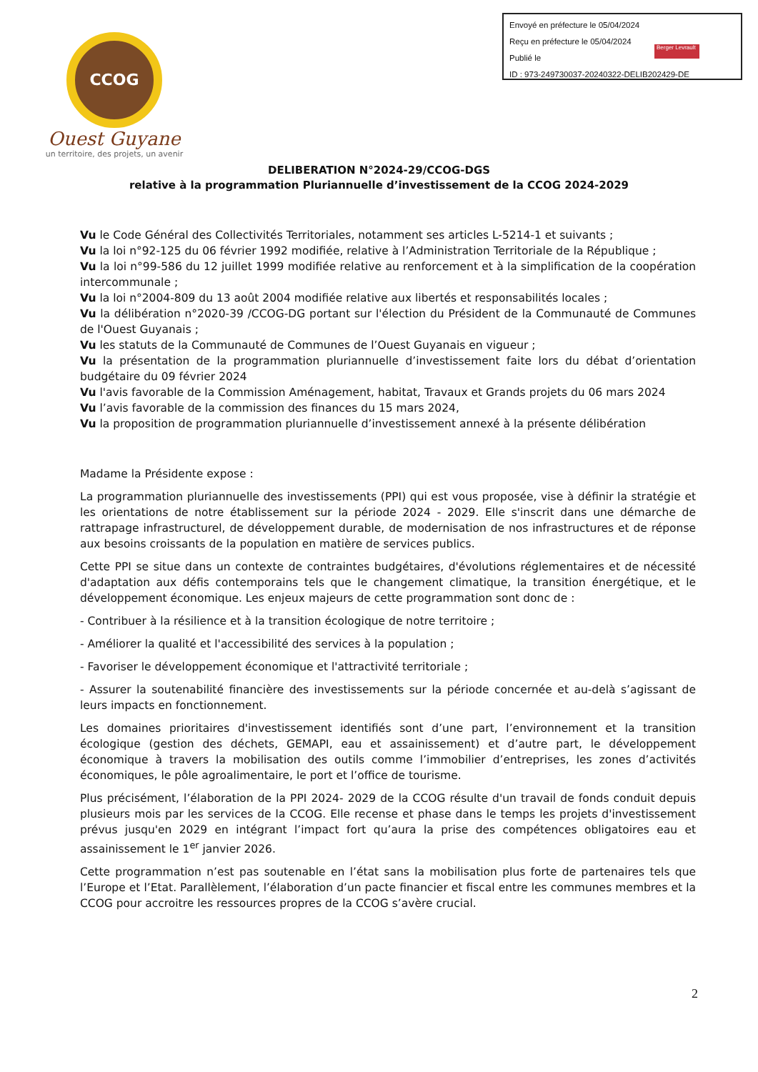CCOG
Ouest Guyane
un territoire, des projets, un avenir
Envoyé en préfecture le 05/04/2024
Reçu en préfecture le 05/04/2024
Publié le
ID : 973-249730037-20240322-DELIB202429-DE
Berger Levrault
DELIBERATION N°2024-29/CCOG-DGS
relative à la programmation Pluriannuelle d’investissement de la CCOG 2024-2029
Vu le Code Général des Collectivités Territoriales, notamment ses articles L-5214-1 et suivants ;
Vu la loi n°92-125 du 06 février 1992 modifiée, relative à l’Administration Territoriale de la République ;
Vu la loi n°99-586 du 12 juillet 1999 modifiée relative au renforcement et à la simplification de la coopération intercommunale ;
Vu la loi n°2004-809 du 13 août 2004 modifiée relative aux libertés et responsabilités locales ;
Vu la délibération n°2020-39 /CCOG-DG portant sur l'élection du Président de la Communauté de Communes de l'Ouest Guyanais ;
Vu les statuts de la Communauté de Communes de l’Ouest Guyanais en vigueur ;
Vu la présentation de la programmation pluriannuelle d’investissement faite lors du débat d’orientation budgétaire du 09 février 2024
Vu l'avis favorable de la Commission Aménagement, habitat, Travaux et Grands projets du 06 mars 2024
Vu l’avis favorable de la commission des finances du 15 mars 2024,
Vu la proposition de programmation pluriannuelle d’investissement annexé à la présente délibération
Madame la Présidente expose :
La programmation pluriannuelle des investissements (PPI) qui est vous proposée, vise à définir la stratégie et les orientations de notre établissement sur la période 2024 - 2029. Elle s'inscrit dans une démarche de rattrapage infrastructurel, de développement durable, de modernisation de nos infrastructures et de réponse aux besoins croissants de la population en matière de services publics.
Cette PPI se situe dans un contexte de contraintes budgétaires, d'évolutions réglementaires et de nécessité d'adaptation aux défis contemporains tels que le changement climatique, la transition énergétique, et le développement économique. Les enjeux majeurs de cette programmation sont donc de :
- Contribuer à la résilience et à la transition écologique de notre territoire ;
- Améliorer la qualité et l'accessibilité des services à la population ;
- Favoriser le développement économique et l'attractivité territoriale ;
- Assurer la soutenabilité financière des investissements sur la période concernée et au-delà s’agissant de leurs impacts en fonctionnement.
Les domaines prioritaires d'investissement identifiés sont d’une part, l’environnement et la transition écologique (gestion des déchets, GEMAPI, eau et assainissement) et d’autre part, le développement économique à travers la mobilisation des outils comme l’immobilier d’entreprises, les zones d’activités économiques, le pôle agroalimentaire, le port et l’office de tourisme.
Plus précisément, l’élaboration de la PPI 2024- 2029 de la CCOG résulte d'un travail de fonds conduit depuis plusieurs mois par les services de la CCOG. Elle recense et phase dans le temps les projets d'investissement prévus jusqu'en 2029 en intégrant l’impact fort qu’aura la prise des compétences obligatoires eau et assainissement le 1<sup>er</sup> janvier 2026.
Cette programmation n’est pas soutenable en l’état sans la mobilisation plus forte de partenaires tels que l’Europe et l’Etat. Parallèlement, l’élaboration d’un pacte financier et fiscal entre les communes membres et la CCOG pour accroitre les ressources propres de la CCOG s’avère crucial.
2